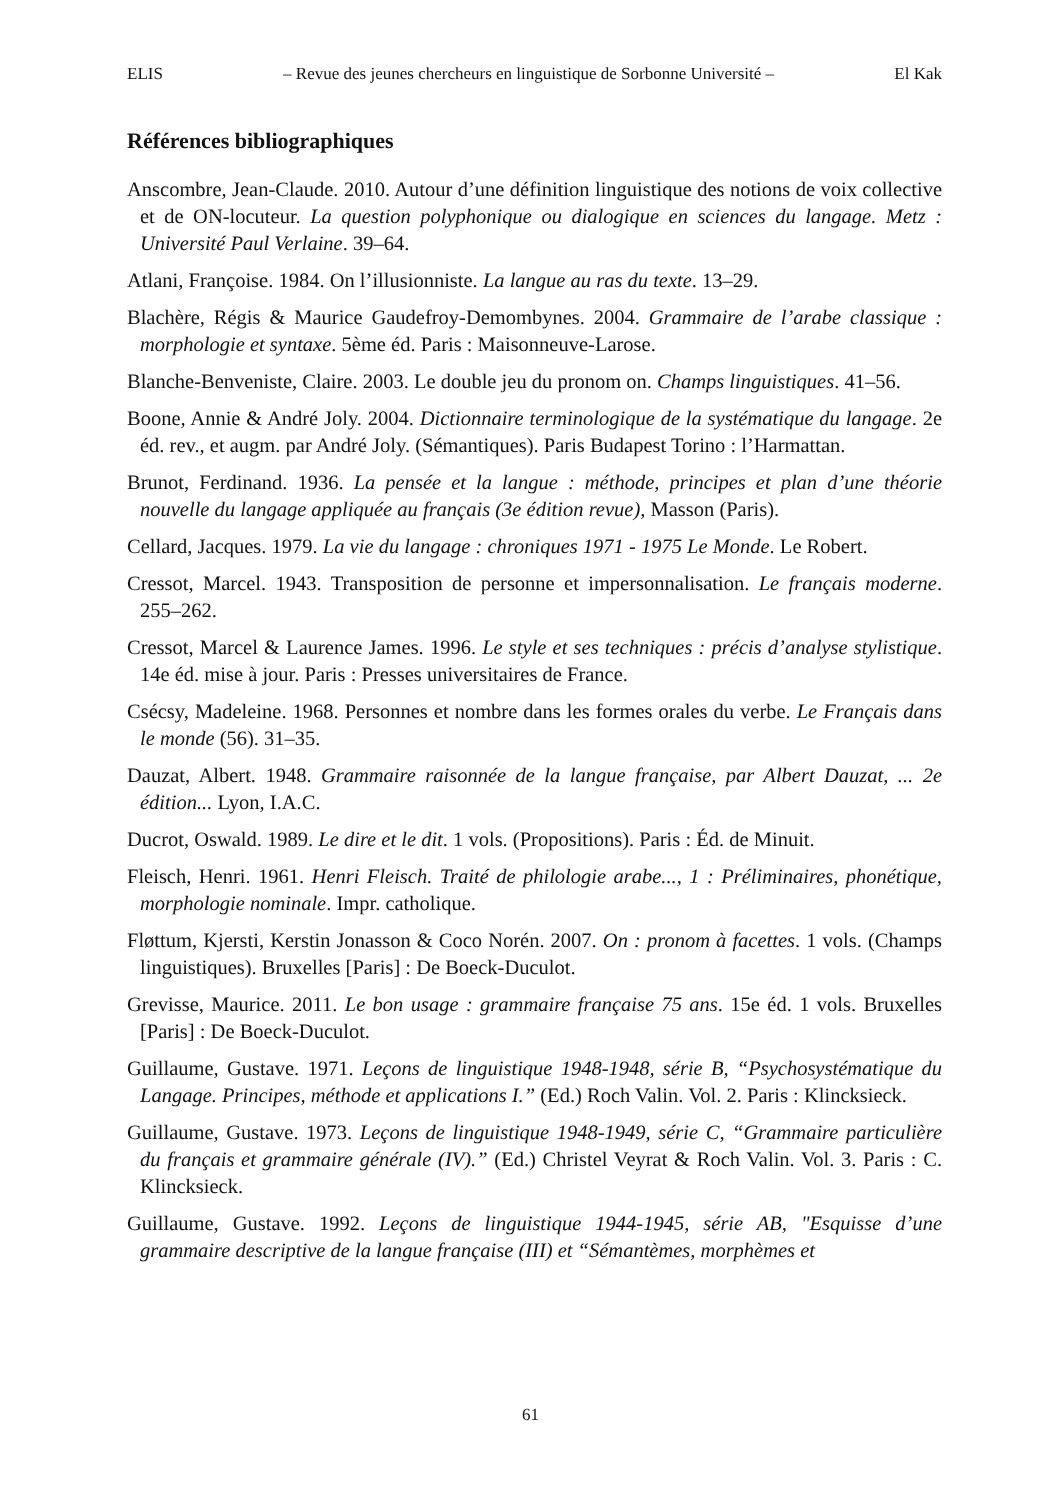ELIS – Revue des jeunes chercheurs en linguistique de Sorbonne Université – El Kak
Références bibliographiques
Anscombre, Jean-Claude. 2010. Autour d’une définition linguistique des notions de voix collective et de ON-locuteur. La question polyphonique ou dialogique en sciences du langage. Metz : Université Paul Verlaine. 39–64.
Atlani, Françoise. 1984. On l’illusionniste. La langue au ras du texte. 13–29.
Blachère, Régis & Maurice Gaudefroy-Demombynes. 2004. Grammaire de l’arabe classique : morphologie et syntaxe. 5ème éd. Paris : Maisonneuve-Larose.
Blanche-Benveniste, Claire. 2003. Le double jeu du pronom on. Champs linguistiques. 41–56.
Boone, Annie & André Joly. 2004. Dictionnaire terminologique de la systématique du langage. 2e éd. rev., et augm. par André Joly. (Sémantiques). Paris Budapest Torino : l’Harmattan.
Brunot, Ferdinand. 1936. La pensée et la langue : méthode, principes et plan d’une théorie nouvelle du langage appliquée au français (3e édition revue), Masson (Paris).
Cellard, Jacques. 1979. La vie du langage : chroniques 1971 - 1975 Le Monde. Le Robert.
Cressot, Marcel. 1943. Transposition de personne et impersonnalisation. Le français moderne. 255–262.
Cressot, Marcel & Laurence James. 1996. Le style et ses techniques : précis d’analyse stylistique. 14e éd. mise à jour. Paris : Presses universitaires de France.
Csécsy, Madeleine. 1968. Personnes et nombre dans les formes orales du verbe. Le Français dans le monde (56). 31–35.
Dauzat, Albert. 1948. Grammaire raisonnée de la langue française, par Albert Dauzat, ... 2e édition... Lyon, I.A.C.
Ducrot, Oswald. 1989. Le dire et le dit. 1 vols. (Propositions). Paris : Éd. de Minuit.
Fleisch, Henri. 1961. Henri Fleisch. Traité de philologie arabe..., 1 : Préliminaires, phonétique, morphologie nominale. Impr. catholique.
Fløttum, Kjersti, Kerstin Jonasson & Coco Norén. 2007. On : pronom à facettes. 1 vols. (Champs linguistiques). Bruxelles [Paris] : De Boeck-Duculot.
Grevisse, Maurice. 2011. Le bon usage : grammaire française 75 ans. 15e éd. 1 vols. Bruxelles [Paris] : De Boeck-Duculot.
Guillaume, Gustave. 1971. Leçons de linguistique 1948-1948, série B, “Psychosystématique du Langage. Principes, méthode et applications I.” (Ed.) Roch Valin. Vol. 2. Paris : Klincksieck.
Guillaume, Gustave. 1973. Leçons de linguistique 1948-1949, série C, “Grammaire particulière du français et grammaire générale (IV).” (Ed.) Christel Veyrat & Roch Valin. Vol. 3. Paris : C. Klincksieck.
Guillaume, Gustave. 1992. Leçons de linguistique 1944-1945, série AB, "Esquisse d’une grammaire descriptive de la langue française (III) et “Sémantèmes, morphèmes et
61